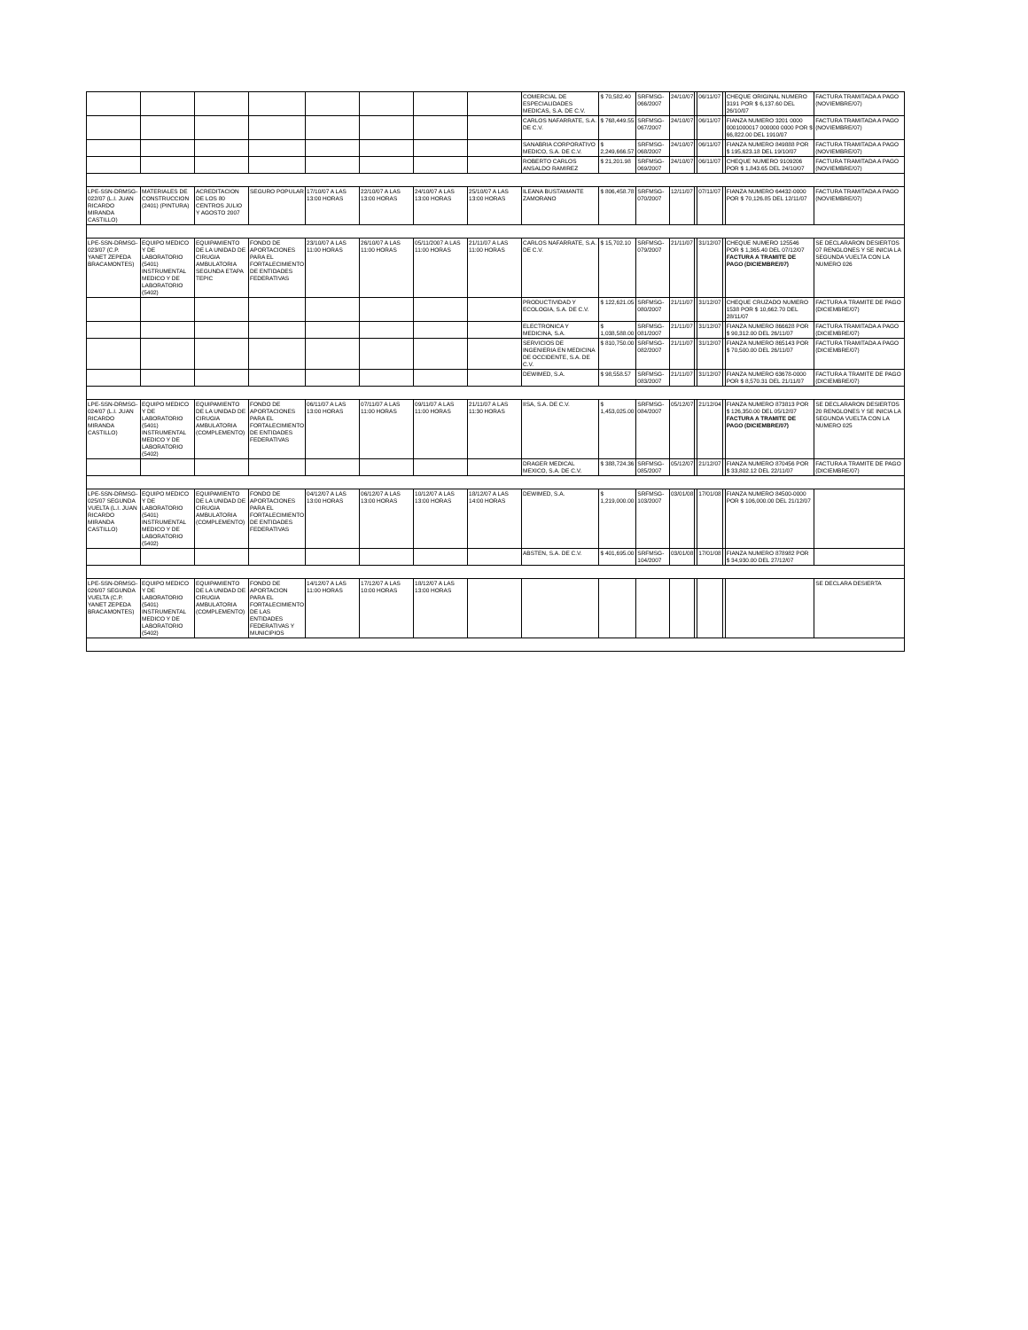| | | | | | | | | COMERCIAL DE ESPECIALIDADES MEDICAS, S.A. DE C.V. | $ 70,582.40 | SRFMSG-066/2007 | 24/10/07 | | 06/11/07 | | CHEQUE ORIGINAL NUMERO 3191 POR $ 6,137.60 DEL 26/10/07 | FACTURA TRAMITADA A PAGO (NOVIEMBRE/07) |
| | | | | | | | | CARLOS NAFARRATE, S.A. DE C.V. | $ 768,449.55 | SRFMSG-067/2007 | 24/10/07 | | 06/11/07 | | FIANZA NUMERO 3201 0000 0001000017 000000 0000 POR $ 66,822.00 DEL 1910/07 | FACTURA TRAMITADA A PAGO (NOVIEMBRE/07) |
| | | | | | | | | SANABRIA CORPORATIVO MEDICO, S.A. DE C.V. | $ 2,249,666.57 | SRFMSG-068/2007 | 24/10/07 | | 06/11/07 | | FIANZA NUMERO 849888 POR $ 195,623.18 DEL 19/10/07 | FACTURA TRAMITADA A PAGO (NOVIEMBRE/07) |
| | | | | | | | | ROBERTO CARLOS ANSALDO RAMIREZ | $ 21,201.98 | SRFMSG-069/2007 | 24/10/07 | | 06/11/07 | | CHEQUE NUMERO 9109206 POR $ 1,843.65 DEL 24/10/07 | FACTURA TRAMITADA A PAGO (NOVIEMBRE/07) |
| LPE-SSN-DRMSG-022/07 (L.I. JUAN RICARDO MIRANDA CASTILLO) | MATERIALES DE CONSTRUCCION (2401) (PINTURA) | ACREDITACION DE LOS 80 CENTROS JULIO Y AGOSTO 2007 | SEGURO POPULAR | 17/10/07 A LAS 13:00 HORAS | 22/10/07 A LAS 13:00 HORAS | 24/10/07 A LAS 13:00 HORAS | 25/10/07 A LAS 13:00 HORAS | ILEANA BUSTAMANTE ZAMORANO | $ 806,458.78 | SRFMSG-070/2007 | 12/11/07 | | 07/11/07 | | FIANZA NUMERO 64432-0000 POR $ 70,126.85 DEL 12/11/07 | FACTURA TRAMITADA A PAGO (NOVIEMBRE/07) |
| LPE-SSN-DRMSG-023/07 (C.P. YANET ZEPEDA BRACAMONTES) | EQUIPO MEDICO Y DE LABORATORIO (5401) INSTRUMENTAL MEDICO Y DE LABORATORIO (5402) | EQUIPAMIENTO DE LA UNIDAD DE CIRUGIA AMBULATORIA SEGUNDA ETAPA TEPIC | FONDO DE APORTACIONES PARA EL FORTALECIMIENTO DE ENTIDADES FEDERATIVAS | 23/10/07 A LAS 11:00 HORAS | 26/10/07 A LAS 11:00 HORAS | 05/11/2007 A LAS 11:00 HORAS | 21/11/07 A LAS 11:00 HORAS | CARLOS NAFARRATE, S.A. DE C.V. | $ 15,702.10 | SRFMSG-079/2007 | 21/11/07 | | 31/12/07 | | CHEQUE NUMERO 125546 POR $ 1,365.40 DEL 07/12/07 FACTURA A TRAMITE DE PAGO (DICIEMBRE/07) | SE DECLARARON DESIERTOS 07 RENGLONES Y SE INICIA LA SEGUNDA VUELTA CON LA NUMERO 026 |
| | | | | | | | | PRODUCTIVIDAD Y ECOLOGIA, S.A. DE C.V. | $ 122,621.05 | SRFMSG-080/2007 | 21/11/07 | | 31/12/07 | | CHEQUE CRUZADO NUMERO 1538 POR $ 10,662.70 DEL 28/11/07 | FACTURA A TRAMITE DE PAGO (DICIEMBRE/07) |
| | | | | | | | | ELECTRONICA Y MEDICINA, S.A. | $ 1,038,588.00 | SRFMSG-081/2007 | 21/11/07 | | 31/12/07 | | FIANZA NUMERO 866628 POR $ 90,312.00 DEL 26/11/07 | FACTURA TRAMITADA A PAGO (DICIEMBRE/07) |
| | | | | | | | | SERVICIOS DE INGENIERIA EN MEDICINA DE OCCIDENTE, S.A. DE C.V. | $ 810,750.00 | SRFMSG-082/2007 | 21/11/07 | | 31/12/07 | | FIANZA NUMERO 865143 POR $ 70,500.00 DEL 26/11/07 | FACTURA TRAMITADA A PAGO (DICIEMBRE/07) |
| | | | | | | | | DEWIMED, S.A. | $ 98,558.57 | SRFMSG-083/2007 | 21/11/07 | | 31/12/07 | | FIANZA NUMERO 63678-0000 POR $ 8,570.31 DEL 21/11/07 | FACTURA A TRAMITE DE PAGO (DICIEMBRE/07) |
| LPE-SSN-DRMSG-024/07 (L.I. JUAN RICARDO MIRANDA CASTILLO) | EQUIPO MEDICO Y DE LABORATORIO (5401) INSTRUMENTAL MEDICO Y DE LABORATORIO (5402) | EQUIPAMIENTO DE LA UNIDAD DE CIRUGIA AMBULATORIA (COMPLEMENTO) | FONDO DE APORTACIONES PARA EL FORTALECIMIENTO DE ENTIDADES FEDERATIVAS | 06/11/07 A LAS 13:00 HORAS | 07/11/07 A LAS 11:00 HORAS | 09/11/07 A LAS 11:00 HORAS | 21/11/07 A LAS 11:30 HORAS | IISA, S.A. DE C.V. | $ 1,453,025.00 | SRFMSG-084/2007 | 05/12/07 | | 21/12/04 | | FIANZA NUMERO 873813 POR $ 126,350.00 DEL 05/12/07 FACTURA A TRAMITE DE PAGO (DICIEMBRE/07) | SE DECLARARON DESIERTOS 20 RENGLONES Y SE INICIA LA SEGUNDA VUELTA CON LA NUMERO 025 |
| | | | | | | | | DRAGER MEDICAL MEXICO, S.A. DE C.V. | $ 388,724.36 | SRFMSG-085/2007 | 05/12/07 | | 21/12/07 | | FIANZA NUMERO 870456 POR $ 33,802.12 DEL 22/11/07 | FACTURA A TRAMITE DE PAGO (DICIEMBRE/07) |
| LPE-SSN-DRMSG-025/07 SEGUNDA VUELTA (L.I. JUAN RICARDO MIRANDA CASTILLO) | EQUIPO MEDICO Y DE LABORATORIO (5401) INSTRUMENTAL MEDICO Y DE LABORATORIO (5402) | EQUIPAMIENTO DE LA UNIDAD DE CIRUGIA AMBULATORIA (COMPLEMENTO) | FONDO DE APORTACIONES PARA EL FORTALECIMIENTO DE ENTIDADES FEDERATIVAS | 04/12/07 A LAS 13:00 HORAS | 06/12/07 A LAS 13:00 HORAS | 10/12/07 A LAS 13:00 HORAS | 18/12/07 A LAS 14:00 HORAS | DEWIMED, S.A. | $ 1,219,000.00 | SRFMSG-103/2007 | 03/01/08 | | 17/01/08 | | FIANZA NUMERO 84500-0000 POR $ 106,000.00 DEL 21/12/07 | |
| | | | | | | | | ABSTEN, S.A. DE C.V. | $ 401,695.00 | SRFMSG-104/2007 | 03/01/08 | | 17/01/08 | | FIANZA NUMERO 878982 POR $ 34,930.00 DEL 27/12/07 | |
| LPE-SSN-DRMSG-026/07 SEGUNDA VUELTA (C.P. YANET ZEPEDA BRACAMONTES) | EQUIPO MEDICO Y DE LABORATORIO (5401) INSTRUMENTAL MEDICO Y DE LABORATORIO (5402) | EQUIPAMIENTO DE LA UNIDAD DE CIRUGIA AMBULATORIA (COMPLEMENTO) | FONDO DE APORTACION PARA EL FORTALECIMIENTO DE LAS ENTIDADES FEDERATIVAS Y MUNICIPIOS | 14/12/07 A LAS 11:00 HORAS | 17/12/07 A LAS 10:00 HORAS | 18/12/07 A LAS 13:00 HORAS | | | | | | | | | | SE DECLARA DESIERTA |